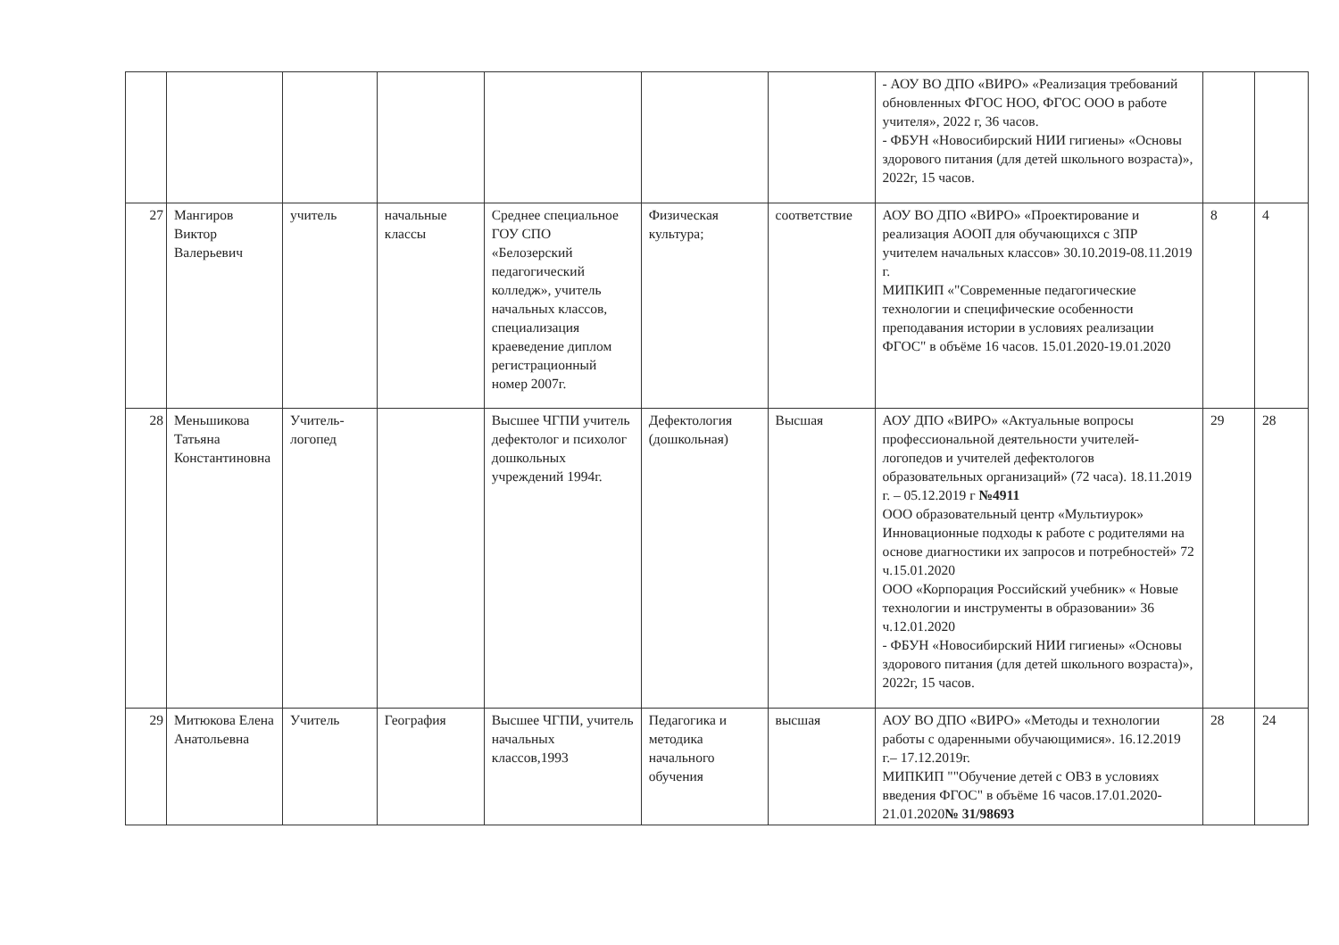| | | | | | | | - АОУ ВО ДПО «ВИРО» «Реализация требований обновленных ФГОС НОО, ФГОС ООО в работе учителя», 2022 г, 36 часов. - ФБУН «Новосибирский НИИ гигиены» «Основы здорового питания (для детей школьного возраста)», 2022г, 15 часов. | | |
| 27 | Мангиров Виктор Валерьевич | учитель | начальные классы | Среднее специальное ГОУ СПО «Белозерский педагогический колледж», учитель начальных классов, специализация краеведение диплом регистрационный номер 2007г. | Физическая культура; | соответствие | АОУ ВО ДПО «ВИРО» «Проектирование и реализация АООП для обучающихся с ЗПР учителем начальных классов» 30.10.2019-08.11.2019 г. МИПКИП «"Современные педагогические технологии и специфические особенности преподавания истории в условиях реализации ФГОС" в объёме 16 часов. 15.01.2020-19.01.2020 | 8 | 4 |
| 28 | Меньшикова Татьяна Константиновна | Учитель-логопед | | Высшее ЧГПИ учитель дефектолог и психолог дошкольных учреждений 1994г. | Дефектология (дошкольная) | Высшая | АОУ ДПО «ВИРО» «Актуальные вопросы профессиональной деятельности учителей-логопедов и учителей дефектологов образовательных организаций» (72 часа). 18.11.2019 г. – 05.12.2019 г №4911 ООО образовательный центр «Мультиурок» Инновационные подходы к работе с родителями на основе диагностики их запросов и потребностей» 72 ч.15.01.2020 ООО «Корпорация Российский учебник» « Новые технологии и инструменты в образовании» 36 ч.12.01.2020 - ФБУН «Новосибирский НИИ гигиены» «Основы здорового питания (для детей школьного возраста)», 2022г, 15 часов. | 29 | 28 |
| 29 | Митюкова Елена Анатольевна | Учитель | География | Высшее ЧГПИ, учитель начальных классов,1993 | Педагогика и методика начального обучения | высшая | АОУ ВО ДПО «ВИРО» «Методы и технологии работы с одаренными обучающимися». 16.12.2019 г.– 17.12.2019г. МИПКИП ""Обучение детей с ОВЗ в условиях введения ФГОС" в объёме 16 часов.17.01.2020-21.01.2020 № 31/98693 | 28 | 24 |